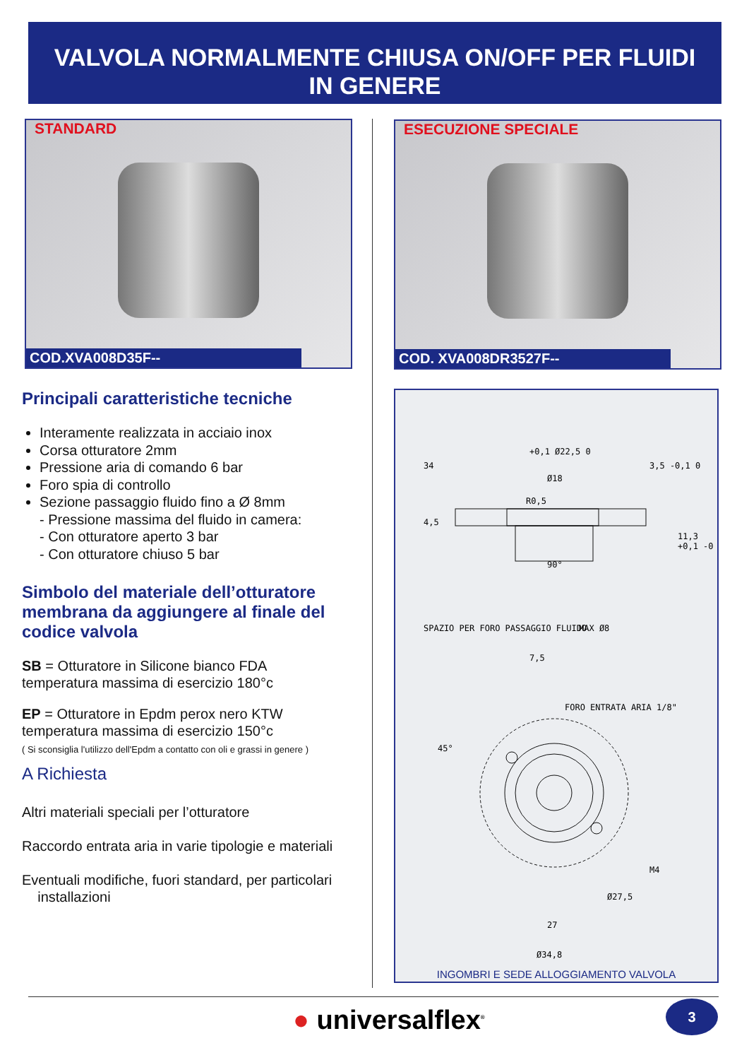VALVOLA NORMALMENTE CHIUSA ON/OFF PER FLUIDI
IN GENERE
STANDARD
COD.XVA008D35F--
ESECUZIONE SPECIALE
COD. XVA008DR3527F--
Principali caratteristiche tecniche
Interamente realizzata in acciaio inox
Corsa otturatore 2mm
Pressione aria di comando 6 bar
Foro spia di controllo
Sezione passaggio fluido fino a Ø 8mm
- Pressione massima del fluido in camera:
- Con otturatore aperto 3 bar
- Con otturatore chiuso 5 bar
Simbolo del materiale dell’otturatore membrana da aggiungere al finale del codice valvola
SB = Otturatore in Silicone bianco FDA
temperatura massima di esercizio 180°c
EP = Otturatore in Epdm perox nero KTW
temperatura massima di esercizio 150°c
( Si sconsiglia l'utilizzo dell'Epdm a contatto con oli e grassi in genere )
A Richiesta
Altri materiali speciali per l’otturatore
Raccordo entrata aria in varie tipologie e materiali
Eventuali modifiche, fuori standard, per particolari
installazioni
+0,1 Ø22,5 0
Ø18
R0,5
34
4,5
3,5 -0,1 0
11,3 +0,1 -0
90°
SPAZIO PER FORO PASSAGGIO FLUIDO
MAX Ø8
7,5
FORO ENTRATA ARIA 1/8"
45°
M4
Ø27,5
27
Ø34,8
INGOMBRI E SEDE ALLOGGIAMENTO VALVOLA
● universalflex<sup>®</sup> 3